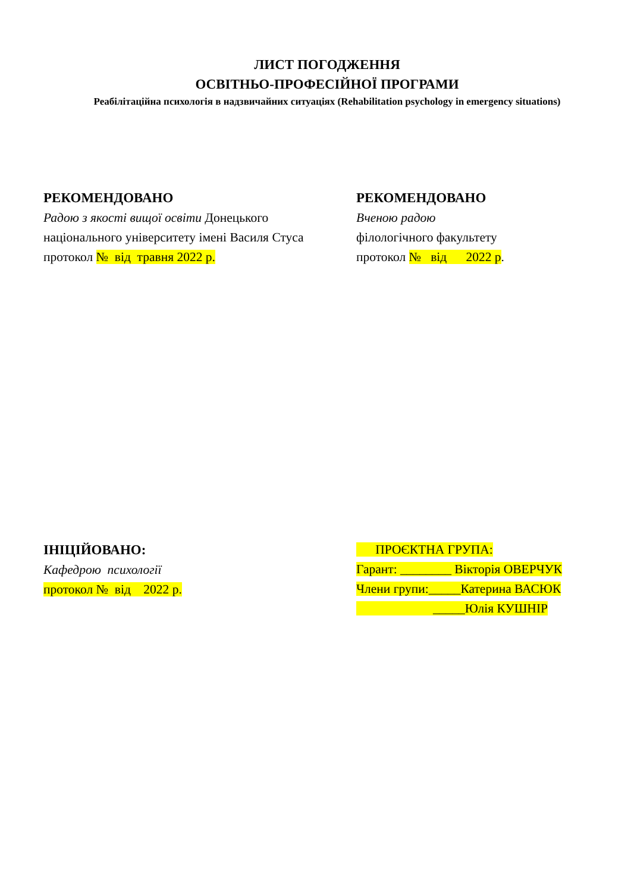ЛИСТ ПОГОДЖЕННЯ
ОСВІТНЬО-ПРОФЕСІЙНОЇ ПРОГРАМИ
Реабілітаційна психологія в надзвичайних ситуаціях (Rehabilitation psychology in emergency situations)
РЕКОМЕНДОВАНО
Радою з якості вищої освіти Донецького національного університету імені Василя Стуса
протокол № від травня 2022 р.
РЕКОМЕНДОВАНО
Вченою радою
філологічного факультету
протокол № від 2022 р.
ІНІЦІЙОВАНО:
Кафедрою психології
протокол № від 2022 р.
ПРОЄКТНА ГРУПА:
Гарант: ________ Вікторія ОВЕРЧУК
Члени групи:_____Катерина ВАСЮК
_____Юлія КУШНІР